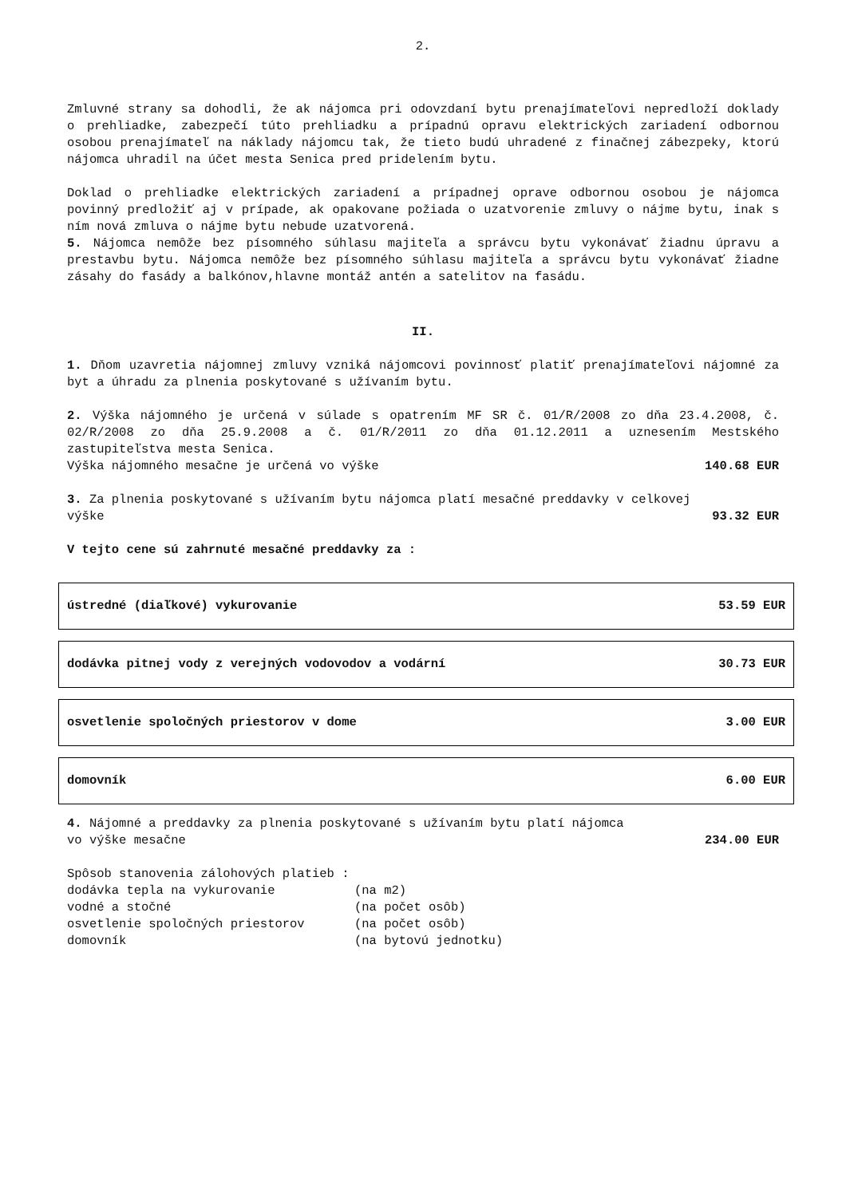2.
Zmluvné strany sa dohodli, že ak nájomca pri odovzdaní bytu prenajímateľovi nepredloží doklady o prehliadke, zabezpečí túto prehliadku a prípadnú opravu elektrických zariadení odbornou osobou prenajímateľ na náklady nájomcu tak, že tieto budú uhradené z finačnej zábezpeky, ktorú nájomca uhradil na účet mesta Senica pred pridelením bytu.
Doklad o prehliadke elektrických zariadení a prípadnej oprave odbornou osobou je nájomca povinný predložiť aj v prípade, ak opakovane požiada o uzatvorenie zmluvy o nájme bytu, inak s ním nová zmluva o nájme bytu nebude uzatvorená.
5. Nájomca nemôže bez písomného súhlasu majiteľa a správcu bytu vykonávať žiadnu úpravu a prestavbu bytu. Nájomca nemôže bez písomného súhlasu majiteľa a správcu bytu vykonávať žiadne zásahy do fasády a balkónov,hlavne montáž antén a satelitov na fasádu.
II.
1. Dňom uzavretia nájomnej zmluvy vzniká nájomcovi povinnosť platiť prenajímateľovi nájomné za byt a úhradu za plnenia poskytované s užívaním bytu.
2. Výška nájomného je určená v súlade s opatrením MF SR č. 01/R/2008 zo dňa 23.4.2008, č. 02/R/2008 zo dňa 25.9.2008 a č. 01/R/2011 zo dňa 01.12.2011 a uznesením Mestského zastupiteľstva mesta Senica.
Výška nájomného mesačne je určená vo výške 140.68 EUR
3. Za plnenia poskytované s užívaním bytu nájomca platí mesačné preddavky v celkovej
výške 93.32 EUR
V tejto cene sú zahrnuté mesačné preddavky za :
| ústredné (diaľkové) vykurovanie | 53.59 EUR |
| dodávka pitnej vody z verejných vodovodov a vodární | 30.73 EUR |
| osvetlenie spoločných priestorov v dome | 3.00 EUR |
| domovník | 6.00 EUR |
4. Nájomné a preddavky za plnenia poskytované s užívaním bytu platí nájomca
vo výške mesačne 234.00 EUR
Spôsob stanovenia zálohových platieb :
| dodávka tepla na vykurovanie | (na m2) |
| vodné a stočné | (na počet osôb) |
| osvetlenie spoločných priestorov | (na počet osôb) |
| domovník | (na bytovú jednotku) |